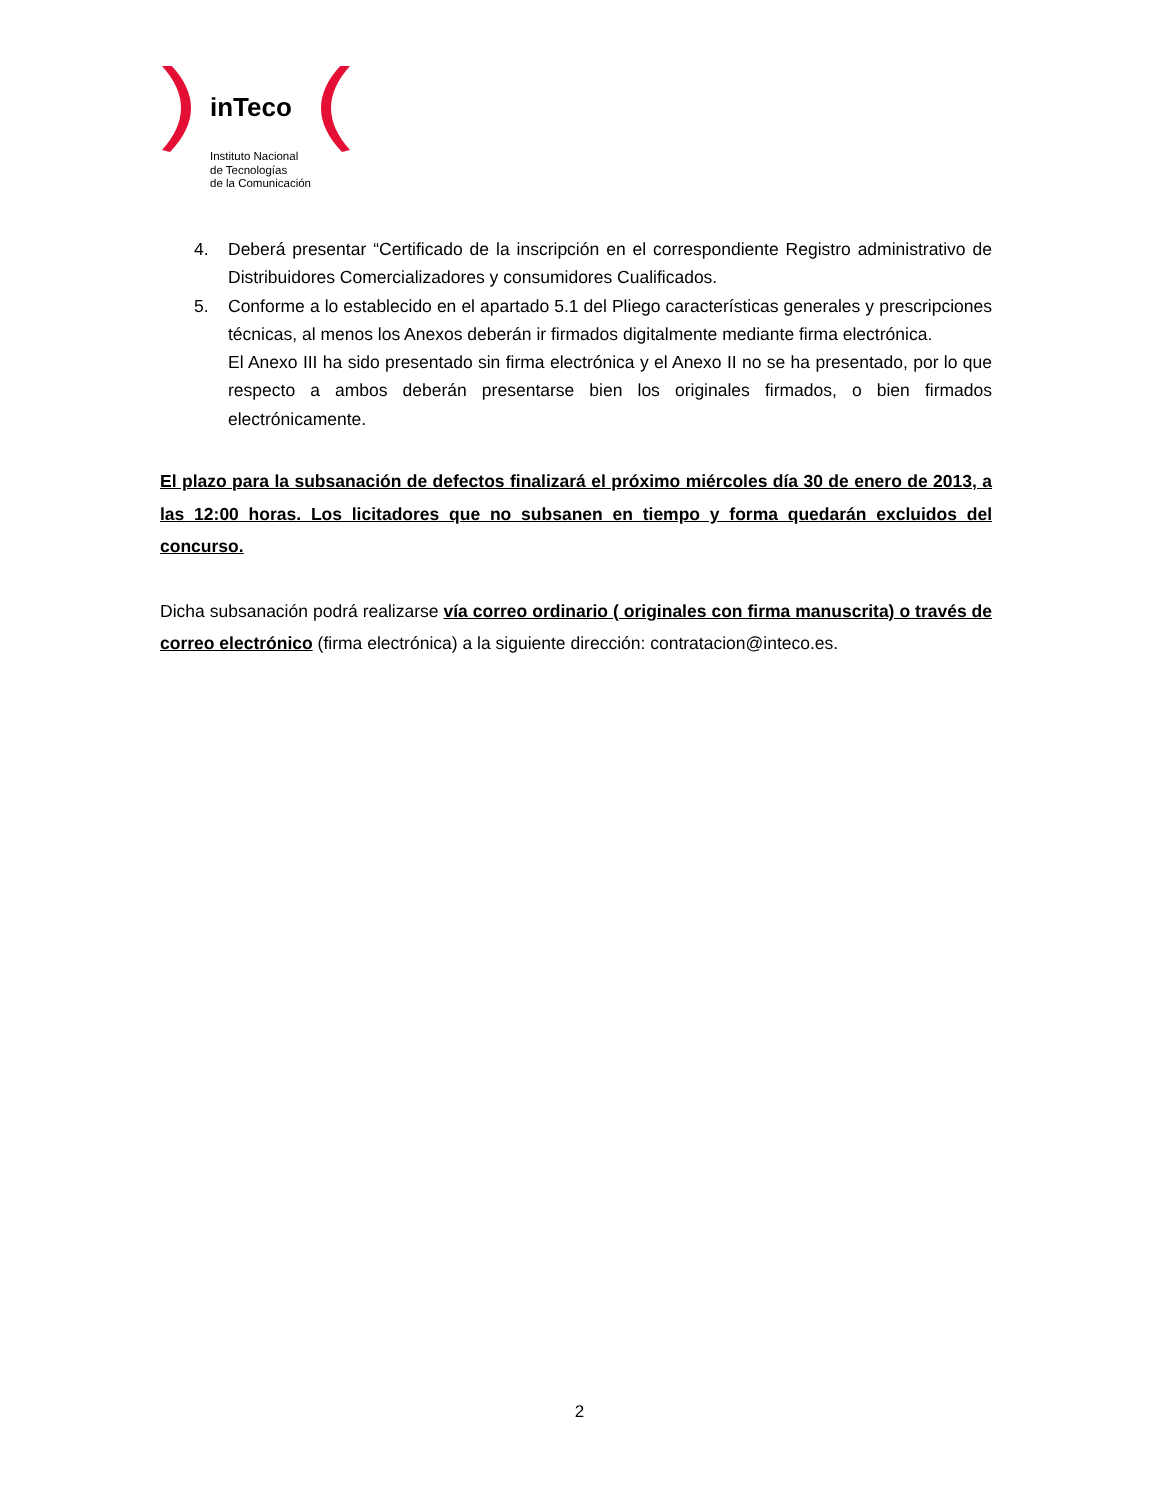inTeco
Instituto Nacional
de Tecnologías
de la Comunicación
4. Deberá presentar “Certificado de la inscripción en el correspondiente Registro administrativo de Distribuidores Comercializadores y consumidores Cualificados.
5. Conforme a lo establecido en el apartado 5.1 del Pliego características generales y prescripciones técnicas, al menos los Anexos deberán ir firmados digitalmente mediante firma electrónica.
El Anexo III ha sido presentado sin firma electrónica y el Anexo II no se ha presentado, por lo que respecto a ambos deberán presentarse bien los originales firmados, o bien firmados electrónicamente.
El plazo para la subsanación de defectos finalizará el próximo miércoles día 30 de enero de 2013, a las 12:00 horas. Los licitadores que no subsanen en tiempo y forma quedarán excluidos del concurso.
Dicha subsanación podrá realizarse vía correo ordinario ( originales con firma manuscrita) o través de correo electrónico (firma electrónica) a la siguiente dirección: contratacion@inteco.es.
2